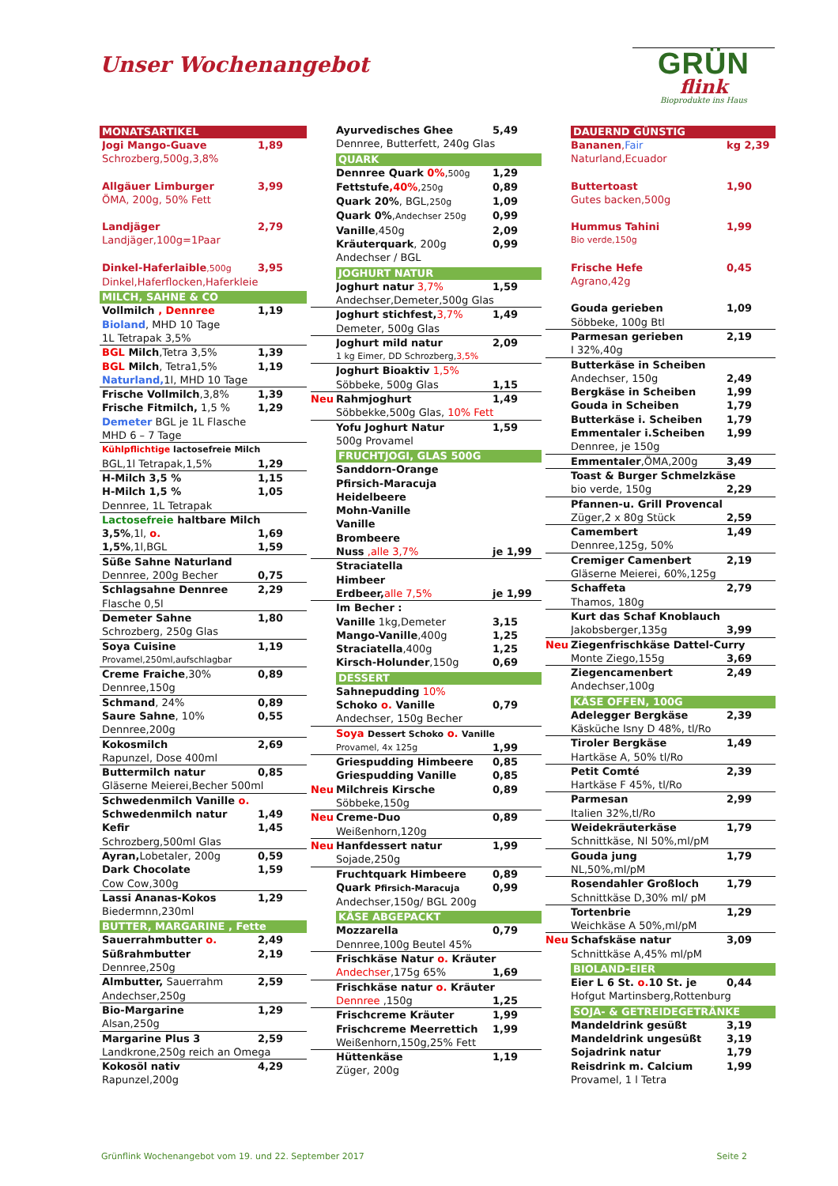Unser Wochenangebot
GRÜN
flink
Bioprodukte ins Haus
MONATSARTIKEL
Jogi Mango-Guave 1,89
Schrozberg,500g,3,8%
Allgäuer Limburger 3,99
ÖMA, 200g, 50% Fett
Landjäger 2,79
Landjäger,100g=1Paar
Dinkel-Haferlaible,500g 3,95
Dinkel,Haferflocken,Haferkleie
MILCH, SAHNE & CO
Vollmilch , Dennree 1,19
Bioland, MHD 10 Tage
1L Tetrapak 3,5%
BGL Milch,Tetra 3,5% 1,39
BGL Milch, Tetra1,5% 1,19
Naturland, 1l, MHD 10 Tage
Frische Vollmilch,3,8% 1,39
Frische Fitmilch, 1,5 % 1,29
Demeter BGL je 1L Flasche
MHD 6 – 7 Tage
Kühlpflichtige lactosefreie Milch
BGL,1l Tetrapak,1,5% 1,29
H-Milch 3,5 % 1,15
H-Milch 1,5 % 1,05
Dennree, 1L Tetrapak
Lactosefreie haltbare Milch
3,5%,1l, o. 1,69
1,5%,1l,BGL 1,59
Süße Sahne Naturland
Dennree, 200g Becher 0,75
Schlagsahne Dennree 2,29
Flasche 0,5l
Demeter Sahne 1,80
Schrozberg, 250g Glas
Soya Cuisine 1,19
Provamel,250ml,aufschlagbar
Creme Fraiche,30% 0,89
Dennree,150g
Schmand, 24% 0,89
Saure Sahne, 10% 0,55
Dennree,200g
Kokosmilch 2,69
Rapunzel, Dose 400ml
Buttermilch natur 0,85
Gläserne Meierei,Becher 500ml
Schwedenmilch Vanille o.
Schwedenmilch natur 1,49
Kefir 1,45
Schrozberg,500ml Glas
Ayran, Lobetaler, 200g 0,59
Dark Chocolate 1,59
Cow Cow,300g
Lassi Ananas-Kokos 1,29
Biedermnn,230ml
BUTTER, MARGARINE , Fette
Sauerrahmbutter o. 2,49
Süßrahmbutter 2,19
Dennree,250g
Almbutter, Sauerrahm 2,59
Andechser,250g
Bio-Margarine 1,29
Alsan,250g
Margarine Plus 3 2,59
Landkrone,250g reich an Omega
Kokosöl nativ 4,29
Rapunzel,200g
Ayurvedisches Ghee 5,49
Dennree, Butterfett, 240g Glas
QUARK
Dennree Quark 0%,500g 1,29
Fettstufe,40%,250g 0,89
Quark 20%, BGL,250g 1,09
Quark 0%,Andechser 250g 0,99
Vanille,450g 2,09
Kräuterquark, 200g 0,99
Andechser / BGL
JOGHURT NATUR
Joghurt natur 3,7% 1,59
Andechser,Demeter,500g Glas
Joghurt stichfest, 3,7% 1,49
Demeter, 500g Glas
Joghurt mild natur 2,09
1 kg Eimer, DD Schrozberg,3,5%
Joghurt Bioaktiv 1,5%
Söbbeke, 500g Glas 1,15
Neu Rahmjoghurt 1,49
Söbbekke,500g Glas, 10% Fett
Yofu Joghurt Natur 1,59
500g Provamel
FRUCHTJOGI, GLAS 500G
Sanddorn-Orange
Pfirsich-Maracuja
Heidelbeere
Mohn-Vanille
Vanille
Brombeere
Nuss ,alle 3,7% je 1,99
Straciatella
Himbeer
Erdbeer, alle 7,5% je 1,99
Im Becher :
Vanille 1kg,Demeter 3,15
Mango-Vanille,400g 1,25
Straciatella,400g 1,25
Kirsch-Holunder,150g 0,69
DESSERT
Sahnepudding 10%
Schoko o. Vanille 0,79
Andechser, 150g Becher
Soya Dessert Schoko o. Vanille
Provamel, 4x 125g 1,99
Griespudding Himbeere 0,85
Griespudding Vanille 0,85
Neu Milchreis Kirsche 0,89
Söbbeke,150g
Neu Creme-Duo 0,89
Weißenhorn,120g
Neu Hanfdessert natur 1,99
Sojade,250g
Fruchtquark Himbeere 0,89
Quark Pfirsich-Maracuja 0,99
Andechser,150g/ BGL 200g
KÄSE ABGEPACKT
Mozzarella 0,79
Dennree,100g Beutel 45%
Frischkäse Natur o. Kräuter
Andechser,175g 65% 1,69
Frischkäse natur o. Kräuter
Dennree ,150g 1,25
Frischcreme Kräuter 1,99
Frischcreme Meerrettich 1,99
Weißenhorn,150g,25% Fett
Hüttenkäse 1,19
Züger, 200g
DAUERND GÜNSTIG
Bananen,Fair kg 2,39
Naturland,Ecuador
Buttertoast 1,90
Gutes backen,500g
Hummus Tahini 1,99
Bio verde,150g
Frische Hefe 0,45
Agrano,42g
Gouda gerieben 1,09
Söbbeke, 100g Btl
Parmesan gerieben 2,19
I 32%,40g
Butterkäse in Scheiben
Andechser, 150g 2,49
Bergkäse in Scheiben 1,99
Gouda in Scheiben 1,79
Butterkäse i. Scheiben 1,79
Emmentaler i.Scheiben 1,99
Dennree, je 150g
Emmentaler,ÖMA,200g 3,49
Toast & Burger Schmelzkäse
bio verde, 150g 2,29
Pfannen-u. Grill Provencal
Züger,2 x 80g Stück 2,59
Camembert 1,49
Dennree,125g, 50%
Cremiger Camenbert 2,19
Gläserne Meierei, 60%,125g
Schaffeta 2,79
Thamos, 180g
Kurt das Schaf Knoblauch
Jakobsberger,135g 3,99
Neu Ziegenfrischkäse Dattel-Curry
Monte Ziego,155g 3,69
Ziegencamenbert 2,49
Andechser,100g
KÄSE OFFEN, 100G
Adelegger Bergkäse 2,39
Käsküche Isny D 48%, tl/Ro
Tiroler Bergkäse 1,49
Hartkäse A, 50% tl/Ro
Petit Comté 2,39
Hartkäse F 45%, tl/Ro
Parmesan 2,99
Italien 32%,tl/Ro
Weidekräuterkäse 1,79
Schnittkäse, Nl 50%,ml/pM
Gouda jung 1,79
NL,50%,ml/pM
Rosendahler Großloch 1,79
Schnittkäse D,30% ml/ pM
Tortenbrie 1,29
Weichkäse A 50%,ml/pM
Neu Schafskäse natur 3,09
Schnittkäse A,45% ml/pM
BIOLAND-EIER
Eier L 6 St. o. 10 St. je 0,44
Hofgut Martinsberg,Rottenburg
SOJA- & GETREIDEGETRÄNKE
Mandeldrink gesüßt 3,19
Mandeldrink ungesüßt 3,19
Sojadrink natur 1,79
Reisdrink m. Calcium 1,99
Provamel, 1 l Tetra
Grünflink Wochenangebot vom 19. und 22. September 2017 Seite 2